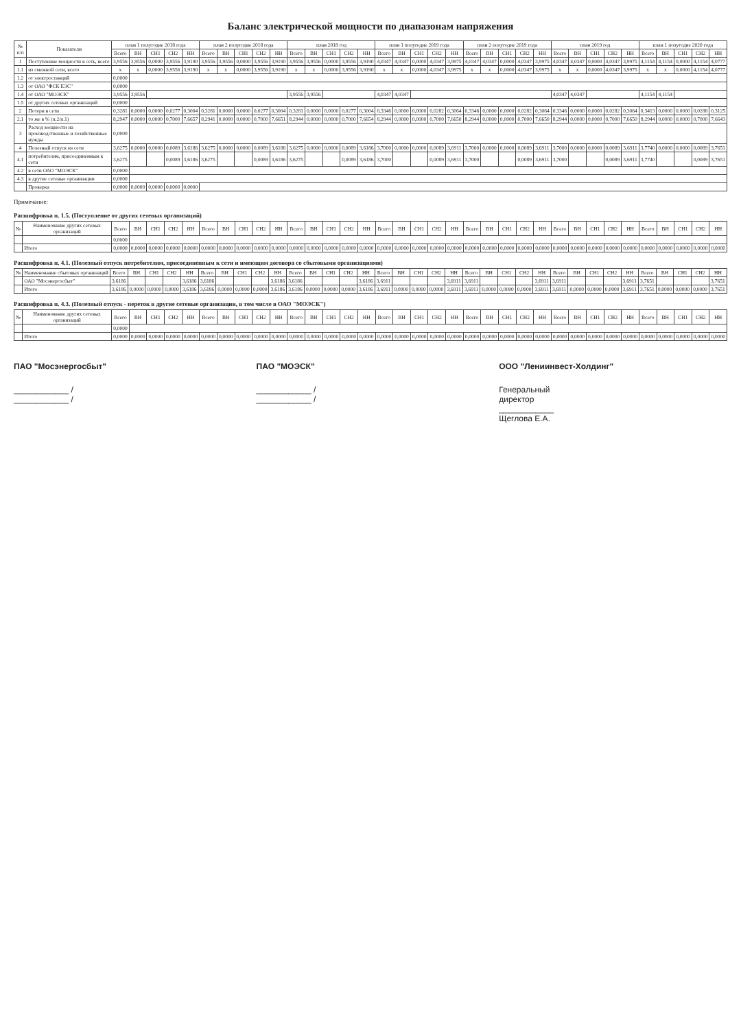Баланс электрической мощности по диапазонам напряжения
| № п/п | Показатели | план 1 полугодие 2018 года | | | | | план 2 полугодие 2018 года | | | | | план 2018 год | | | | | план 1 полугодие 2019 года | | | | | план 2 полугодие 2019 года | | | | | план 2019 год | | | | | план 1 полугодие 2020 года | | | | |
| --- | --- | --- | --- | --- | --- | --- | --- | --- | --- | --- | --- | --- | --- | --- | --- | --- | --- | --- | --- | --- | --- | --- | --- | --- | --- | --- | --- | --- | --- | --- | --- | --- | --- | --- | --- | --- |
| | | Всего | ВН | СН1 | СН2 | НН | Всего | ВН | СН1 | СН2 | НН | Всего | ВН | СН1 | СН2 | НН | Всего | ВН | СН1 | СН2 | НН | Всего | ВН | СН1 | СН2 | НН | Всего | ВН | СН1 | СН2 | НН | Всего | ВН | СН1 | СН2 | НН |
| 1 | Поступление мощности в сеть, всего | 3,9556 | 3,9556 | 0,0000 | 3,9556 | 3,9190 | 3,9556 | 3,9556 | 0,0000 | 3,9556 | 3,9190 | 3,9556 | 3,9556 | 0,0000 | 3,9556 | 3,9190 | 4,0347 | 4,0347 | 0,0000 | 4,0347 | 3,9975 | 4,0347 | 4,0347 | 0,0000 | 4,0347 | 3,9975 | 4,0347 | 4,0347 | 0,0000 | 4,0347 | 3,9975 | 4,1154 | 4,1154 | 0,0000 | 4,1154 | 4,0777 |
| 1.1 | из смежной сети, всего | х | х | 0,0000 | 3,9556 | 3,9190 | х | х | 0,0000 | 3,9556 | 3,9190 | х | х | 0,0000 | 3,9556 | 3,9190 | х | х | 0,0000 | 4,0347 | 3,9975 | х | х | 0,0000 | 4,0347 | 3,9975 | х | х | 0,0000 | 4,0347 | 3,9975 | х | х | 0,0000 | 4,1154 | 4,0777 |
| 1.2 | от электростанций | 0,0000 | | | | | | | | | | | | | | | | | | | | | | | | | | | | | | | | | | |
| 1.3 | от ОАО "ФСК ЕЭС" | 0,0000 | | | | | | | | | | | | | | | | | | | | | | | | | | | | | | | | | | |
| 1.4 | от ОАО "МОЭСК" | 3,9556 | 3,9556 | | | | | | | | | 3,9556 | 3,9556 | | | | 4,0347 | 4,0347 | | | | | | | | | 4,0347 | 4,0347 | | | | 4,1154 | 4,1154 | | | |
| 1.5 | от других сетевых организаций | 0,0000 | | | | | | | | | | | | | | | | | | | | | | | | | | | | | | | | | | |
| 2 | Потери в сети | 0,3281 | 0,0000 | 0,0000 | 0,0277 | 0,3004 | 0,3281 | 0,0000 | 0,0000 | 0,0277 | 0,3004 | 0,3281 | 0,0000 | 0,0000 | 0,0277 | 0,3004 | 0,3346 | 0,0000 | 0,0000 | 0,0282 | 0,3064 | 0,3346 | 0,0000 | 0,0000 | 0,0282 | 0,3064 | 0,3346 | 0,0000 | 0,0000 | 0,0282 | 0,3064 | 0,3413 | 0,0000 | 0,0000 | 0,0288 | 0,3125 |
| 2.1 | то же в % (п.2/п.1) | 8,2947 | 0,0000 | 0,0000 | 0,7000 | 7,6657 | 8,2941 | 0,0000 | 0,0000 | 0,7000 | 7,6651 | 8,2944 | 0,0000 | 0,0000 | 0,7000 | 7,6654 | 8,2944 | 0,0000 | 0,0000 | 0,7000 | 7,6650 | 8,2944 | 0,0000 | 0,0000 | 0,7000 | 7,6650 | 8,2944 | 0,0000 | 0,0000 | 0,7000 | 7,6650 | 8,2944 | 0,0000 | 0,0000 | 0,7000 | 7,6643 |
| 3 | Расход мощности на производственные и хозяйственные нужды | 0,0000 | | | | | | | | | | | | | | | | | | | | | | | | | | | | | | | | | | |
| 4 | Полезный отпуск из сети | 3,6275 | 0,0000 | 0,0000 | 0,0089 | 3,6186 | 3,6275 | 0,0000 | 0,0000 | 0,0089 | 3,6186 | 3,6275 | 0,0000 | 0,0000 | 0,0089 | 3,6186 | 3,7000 | 0,0000 | 0,0000 | 0,0089 | 3,6911 | 3,7000 | 0,0000 | 0,0000 | 0,0089 | 3,6911 | 3,7000 | 0,0000 | 0,0000 | 0,0089 | 3,6911 | 3,7740 | 0,0000 | 0,0000 | 0,0089 | 3,7651 |
| 4.1 | потребителям, присоединенным к сети | 3,6275 | | | 0,0089 | 3,6186 | 3,6275 | | | 0,0089 | 3,6186 | 3,6275 | | | 0,0089 | 3,6186 | 3,7000 | | | 0,0089 | 3,6911 | 3,7000 | | | 0,0089 | 3,6911 | 3,7000 | | | 0,0089 | 3,6911 | 3,7740 | | | 0,0089 | 3,7651 |
| 4.2 | в сети ОАО "МОЭСК" | 0,0000 | | | | | | | | | | | | | | | | | | | | | | | | | | | | | | | | | | |
| 4.3 | в другие сетевые организации | 0,0000 | | | | | | | | | | | | | | | | | | | | | | | | | | | | | | | | | | |
| | Проверка | 0,0000 | 0,0000 | 0,0000 | 0,0000 | 0,0000 | | | | | | | | | | | | | | | | | | | | | | | | | | | | | | |
Примечание:
Расшифровка п. 1.5. (Поступление от других сетевых организаций)
| № | Наименование других сетевых организаций | Всего | ВН | СН1 | СН2 | НН | Всего | ВН | СН1 | СН2 | НН | Всего | ВН | СН1 | СН2 | НН | Всего | ВН | СН1 | СН2 | НН | Всего | ВН | СН1 | СН2 | НН | Всего | ВН | СН1 | СН2 | НН | Всего | ВН | СН1 | СН2 | НН |
| --- | --- | --- | --- | --- | --- | --- | --- | --- | --- | --- | --- | --- | --- | --- | --- | --- | --- | --- | --- | --- | --- | --- | --- | --- | --- | --- | --- | --- | --- | --- | --- | --- | --- | --- | --- | --- |
| | | 0,0000 | | | | | | | | | | | | | | | | | | | | | | | | | | | | | | | | | | |
| | Итого | 0,0000 | 0,0000 | 0,0000 | 0,0000 | 0,0000 | 0,0000 | 0,0000 | 0,0000 | 0,0000 | 0,0000 | 0,0000 | 0,0000 | 0,0000 | 0,0000 | 0,0000 | 0,0000 | 0,0000 | 0,0000 | 0,0000 | 0,0000 | 0,0000 | 0,0000 | 0,0000 | 0,0000 | 0,0000 | 0,0000 | 0,0000 | 0,0000 | 0,0000 | 0,0000 | 0,0000 | 0,0000 | 0,0000 | 0,0000 | 0,0000 |
Расшифровка п. 4.1. (Полезный отпуск потребителям, присоединенным к сети и имеющим договора со сбытовыми организациями)
| № | Наименование сбытовых организаций | Всего | ВН | СН1 | СН2 | НН | Всего | ВН | СН1 | СН2 | НН | Всего | ВН | СН1 | СН2 | НН | Всего | ВН | СН1 | СН2 | НН | Всего | ВН | СН1 | СН2 | НН | Всего | ВН | СН1 | СН2 | НН | Всего | ВН | СН1 | СН2 | НН |
| --- | --- | --- | --- | --- | --- | --- | --- | --- | --- | --- | --- | --- | --- | --- | --- | --- | --- | --- | --- | --- | --- | --- | --- | --- | --- | --- | --- | --- | --- | --- | --- | --- | --- | --- | --- | --- |
| | ОАО "Мосэнергосбыт" | 3,6186 | | | | 3,6186 | 3,6186 | | | | 3,6186 | 3,6186 | | | | 3,6186 | 3,6911 | | | | 3,6911 | 3,6911 | | | | 3,6911 | 3,6911 | | | | 3,6911 | 3,7651 | | | | 3,7651 |
| | Итого | 3,6186 | 0,0000 | 0,0000 | 0,0000 | 3,6186 | 3,6186 | 0,0000 | 0,0000 | 0,0000 | 3,6186 | 3,6186 | 0,0000 | 0,0000 | 0,0000 | 3,6186 | 3,6911 | 0,0000 | 0,0000 | 0,0000 | 3,6911 | 3,6911 | 0,0000 | 0,0000 | 0,0000 | 3,6911 | 3,6911 | 0,0000 | 0,0000 | 0,0000 | 3,6911 | 3,7651 | 0,0000 | 0,0000 | 0,0000 | 3,7651 |
Расшифровка п. 4.3. (Полезный отпуск - переток в другие сетевые организации, в том числе в ОАО "МОЭСК")
| № | Наименование других сетевых организаций | Всего | ВН | СН1 | СН2 | НН | Всего | ВН | СН1 | СН2 | НН | Всего | ВН | СН1 | СН2 | НН | Всего | ВН | СН1 | СН2 | НН | Всего | ВН | СН1 | СН2 | НН | Всего | ВН | СН1 | СН2 | НН | Всего | ВН | СН1 | СН2 | НН |
| --- | --- | --- | --- | --- | --- | --- | --- | --- | --- | --- | --- | --- | --- | --- | --- | --- | --- | --- | --- | --- | --- | --- | --- | --- | --- | --- | --- | --- | --- | --- | --- | --- | --- | --- | --- | --- |
| | | 0,0000 | | | | | | | | | | | | | | | | | | | | | | | | | | | | | | | | | | |
| | Итого | 0,0000 | 0,0000 | 0,0000 | 0,0000 | 0,0000 | 0,0000 | 0,0000 | 0,0000 | 0,0000 | 0,0000 | 0,0000 | 0,0000 | 0,0000 | 0,0000 | 0,0000 | 0,0000 | 0,0000 | 0,0000 | 0,0000 | 0,0000 | 0,0000 | 0,0000 | 0,0000 | 0,0000 | 0,0000 | 0,0000 | 0,0000 | 0,0000 | 0,0000 | 0,0000 | 0,0000 | 0,0000 | 0,0000 | 0,0000 | 0,0000 |
ПАО "Мосэнергосбыт"
____________ / ____________ /
ПАО "МОЭСК"
____________ / ____________ /
ООО "Лениинвест-Холдинг"
Генеральный директор ____________ Щеглова Е.А.